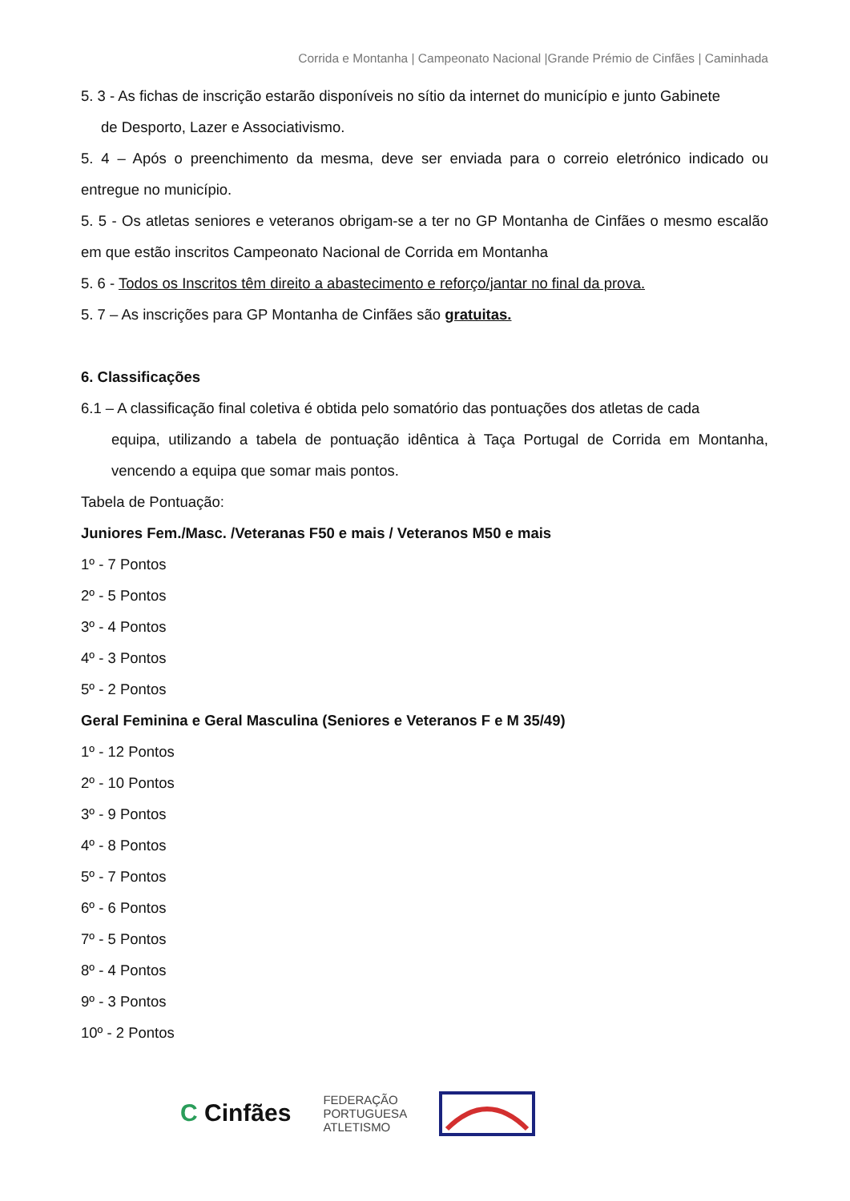Corrida e Montanha | Campeonato Nacional |Grande Prémio de Cinfães | Caminhada
5. 3 - As fichas de inscrição estarão disponíveis no sítio da internet do município e junto Gabinete
de Desporto, Lazer e Associativismo.
5. 4 – Após o preenchimento da mesma, deve ser enviada para o correio eletrónico indicado ou entregue no município.
5. 5 - Os atletas seniores e veteranos obrigam-se a ter no GP Montanha de Cinfães o mesmo escalão em que estão inscritos Campeonato Nacional de Corrida em Montanha
5. 6 - Todos os Inscritos têm direito a abastecimento e reforço/jantar no final da prova.
5. 7 – As inscrições para GP Montanha de Cinfães são gratuitas.
6. Classificações
6.1 – A classificação final coletiva é obtida pelo somatório das pontuações dos atletas de cada
equipa, utilizando a tabela de pontuação idêntica à Taça Portugal de Corrida em Montanha, vencendo a equipa que somar mais pontos.
Tabela de Pontuação:
Juniores Fem./Masc. /Veteranas F50 e mais / Veteranos M50 e mais
1º - 7 Pontos
2º - 5 Pontos
3º - 4 Pontos
4º - 3 Pontos
5º - 2 Pontos
Geral Feminina e Geral Masculina (Seniores e Veteranos F e M 35/49)
1º - 12 Pontos
2º - 10 Pontos
3º - 9 Pontos
4º - 8 Pontos
5º - 7 Pontos
6º - 6 Pontos
7º - 5 Pontos
8º - 4 Pontos
9º - 3 Pontos
10º - 2 Pontos
C Cinfães
FEDERAÇÃO
PORTUGUESA
ATLETISMO